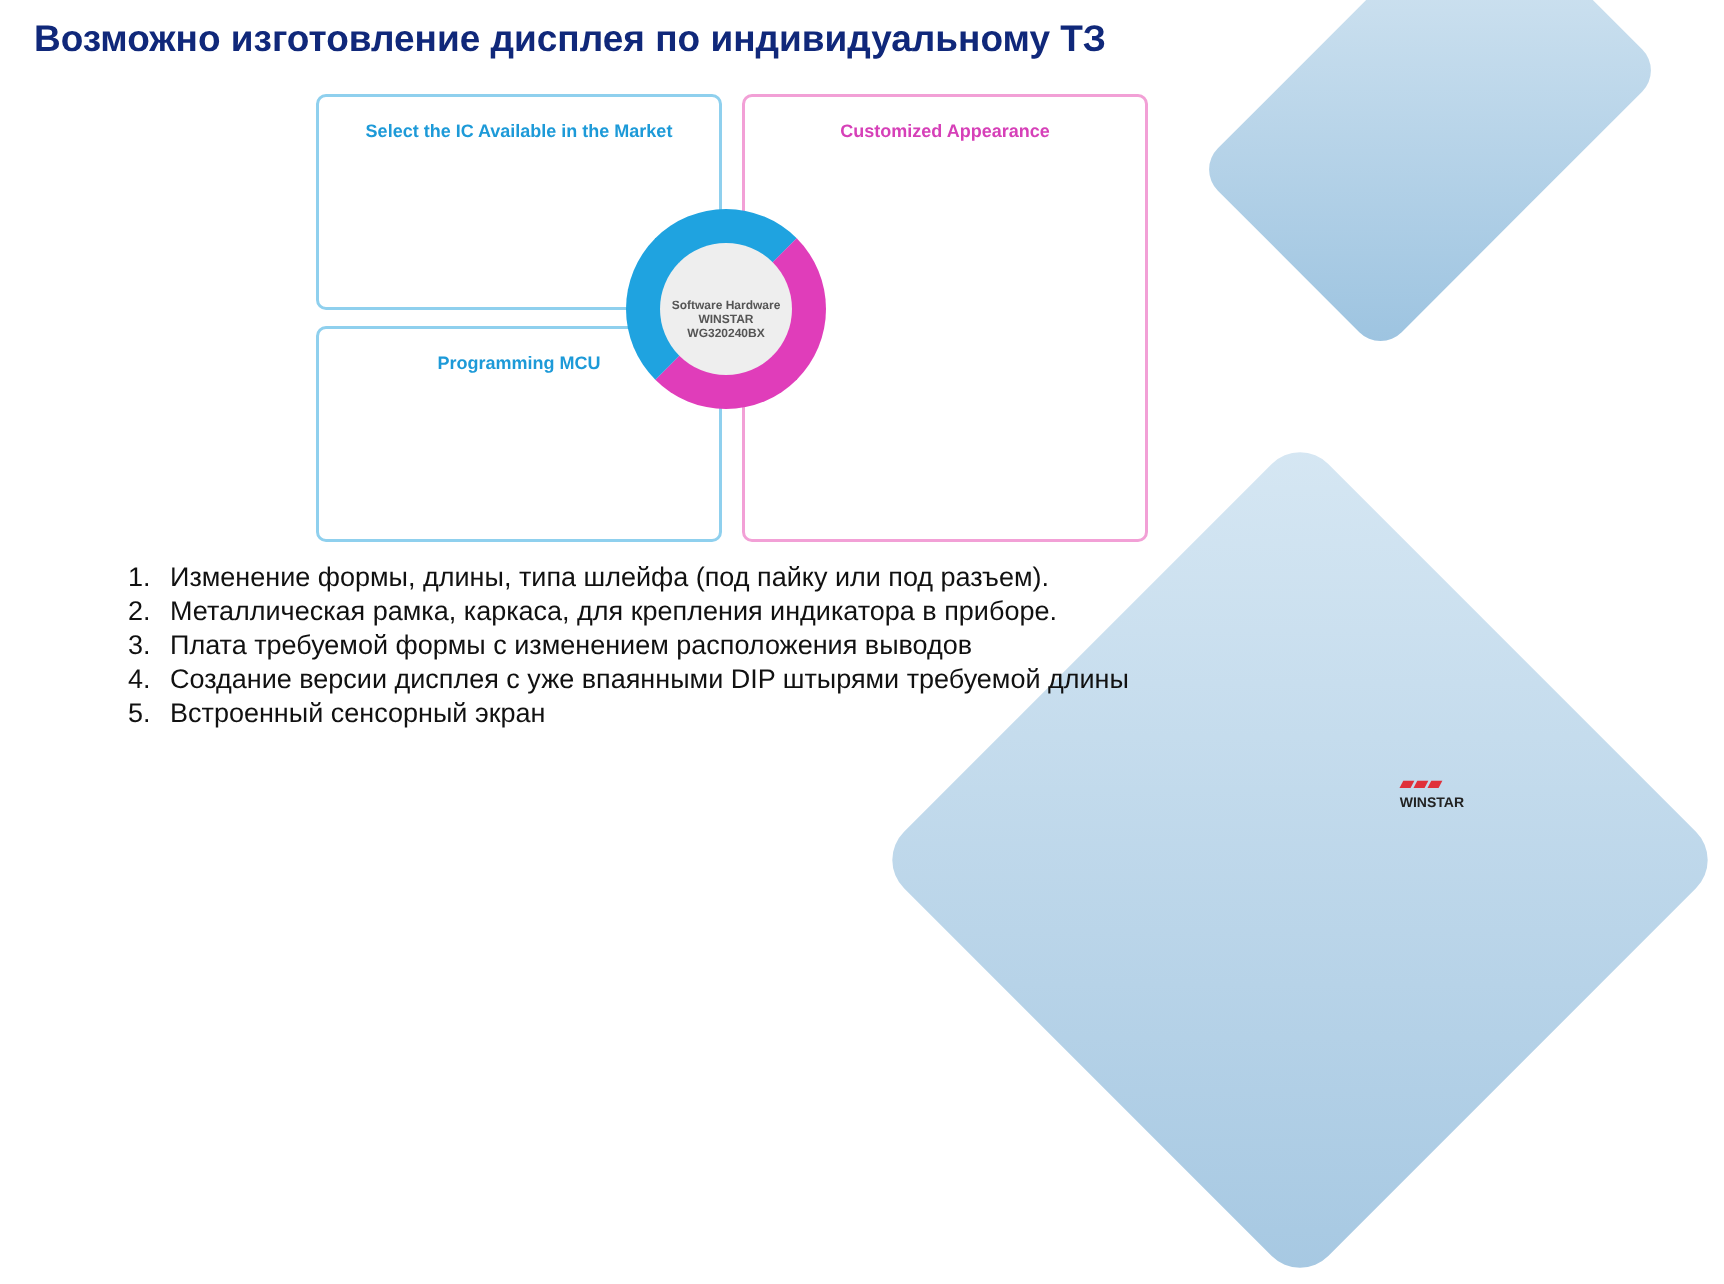Возможно изготовление дисплея по индивидуальному ТЗ
Select the IC Available in the Market
Programming MCU
Customized Appearance
Software Hardware
WINSTAR
WG320240BX
1. Изменение формы, длины, типа шлейфа (под пайку или под разъем).
2. Металлическая рамка, каркаса, для крепления индикатора в приборе.
3. Плата требуемой формы с изменением расположения выводов
4. Создание версии дисплея с уже впаянными DIP штырями требуемой длины
5. Встроенный сенсорный экран
▰▰▰
WINSTAR